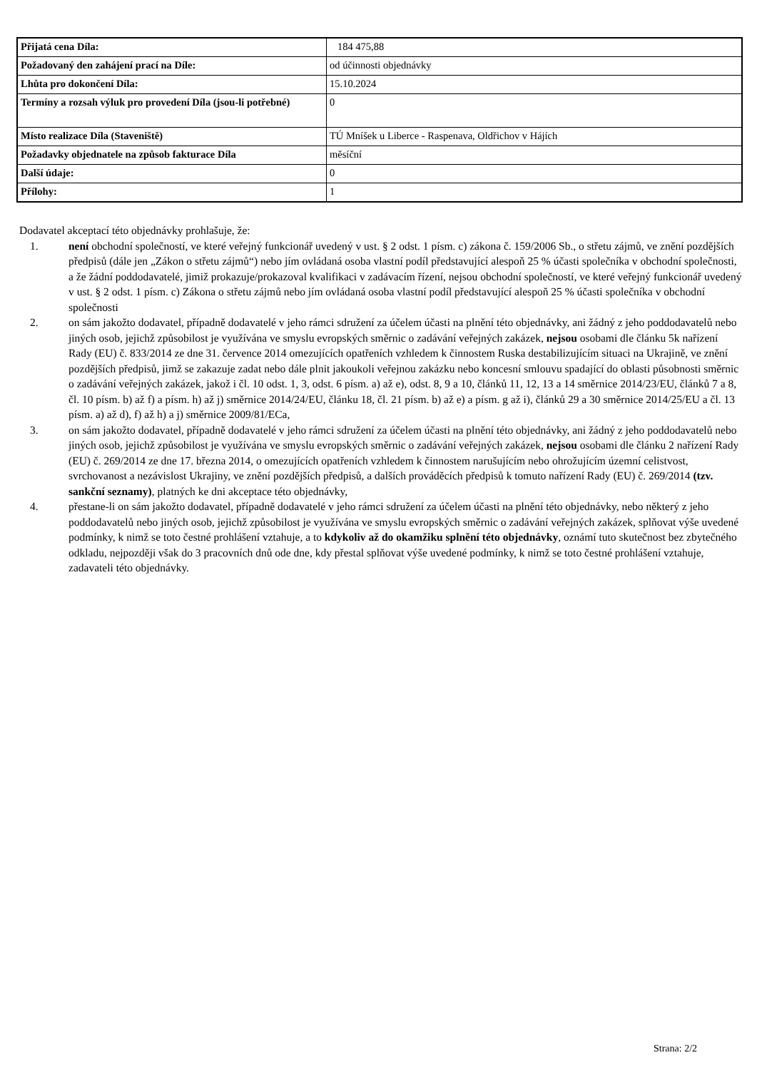| Přijatá cena Díla: | 184 475,88 |
| Požadovaný den zahájení prací na Díle: | od účinnosti objednávky |
| Lhůta pro dokončení Díla: | 15.10.2024 |
| Termíny a rozsah výluk pro provedení Díla (jsou-li potřebné) | 0 |
| Místo realizace Díla (Staveniště) | TÚ Mníšek u Liberce - Raspenava, Oldřichov v Hájích |
| Požadavky objednatele na způsob fakturace Díla | měsíční |
| Další údaje: | 0 |
| Přílohy: | 1 |
Dodavatel akceptací této objednávky prohlašuje, že:
1. není obchodní společností, ve které veřejný funkcionář uvedený v ust. § 2 odst. 1 písm. c) zákona č. 159/2006 Sb., o střetu zájmů, ve znění pozdějších předpisů (dále jen „Zákon o střetu zájmů“) nebo jím ovládaná osoba vlastní podíl představující alespoň 25 % účasti společníka v obchodní společnosti, a že žádní poddodavatelé, jimiž prokazuje/prokazoval kvalifikaci v zadávacím řízení, nejsou obchodní společností, ve které veřejný funkcionář uvedený v ust. § 2 odst. 1 písm. c) Zákona o střetu zájmů nebo jím ovládaná osoba vlastní podíl představující alespoň 25 % účasti společníka v obchodní společnosti
2. on sám jakožto dodavatel, případně dodavatelé v jeho rámci sdružení za účelem účasti na plnění této objednávky, ani žádný z jeho poddodavatelů nebo jiných osob, jejichž způsobilost je využívána ve smyslu evropských směrnic o zadávání veřejných zakázek, nejsou osobami dle článku 5k nařízení Rady (EU) č. 833/2014 ze dne 31. července 2014 omezujících opatřeních vzhledem k činnostem Ruska destabilizujícím situaci na Ukrajině, ve znění pozdějších předpisů, jimž se zakazuje zadat nebo dále plnit jakoukoli veřejnou zakázku nebo koncesní smlouvu spadající do oblasti působnosti směrnic o zadávání veřejných zakázek, jakož i čl. 10 odst. 1, 3, odst. 6 písm. a) až e), odst. 8, 9 a 10, článků 11, 12, 13 a 14 směrnice 2014/23/EU, článků 7 a 8, čl. 10 písm. b) až f) a písm. h) až j) směrnice 2014/24/EU, článku 18, čl. 21 písm. b) až e) a písm. g až i), článků 29 a 30 směrnice 2014/25/EU a čl. 13 písm. a) až d), f) až h) a j) směrnice 2009/81/ECa,
3. on sám jakožto dodavatel, případně dodavatelé v jeho rámci sdružení za účelem účasti na plnění této objednávky, ani žádný z jeho poddodavatelů nebo jiných osob, jejichž způsobilost je využívána ve smyslu evropských směrnic o zadávání veřejných zakázek, nejsou osobami dle článku 2 nařízení Rady (EU) č. 269/2014 ze dne 17. března 2014, o omezujících opatřeních vzhledem k činnostem narušujícím nebo ohrožujícím územní celistvost, svrchovanost a nezávislost Ukrajiny, ve znění pozdějších předpisů, a dalších prováděcích předpisů k tomuto nařízení Rady (EU) č. 269/2014 (tzv. sankční seznamy), platných ke dni akceptace této objednávky,
4. přestane-li on sám jakožto dodavatel, případně dodavatelé v jeho rámci sdružení za účelem účasti na plnění této objednávky, nebo některý z jeho poddodavatelů nebo jiných osob, jejichž způsobilost je využívána ve smyslu evropských směrnic o zadávání veřejných zakázek, splňovat výše uvedené podmínky, k nimž se toto čestné prohlášení vztahuje, a to kdykoliv až do okamžiku splnění této objednávky, oznámí tuto skutečnost bez zbytečného odkladu, nejpozději však do 3 pracovních dnů ode dne, kdy přestal splňovat výše uvedené podmínky, k nimž se toto čestné prohlášení vztahuje, zadavateli této objednávky.
Strana: 2/2